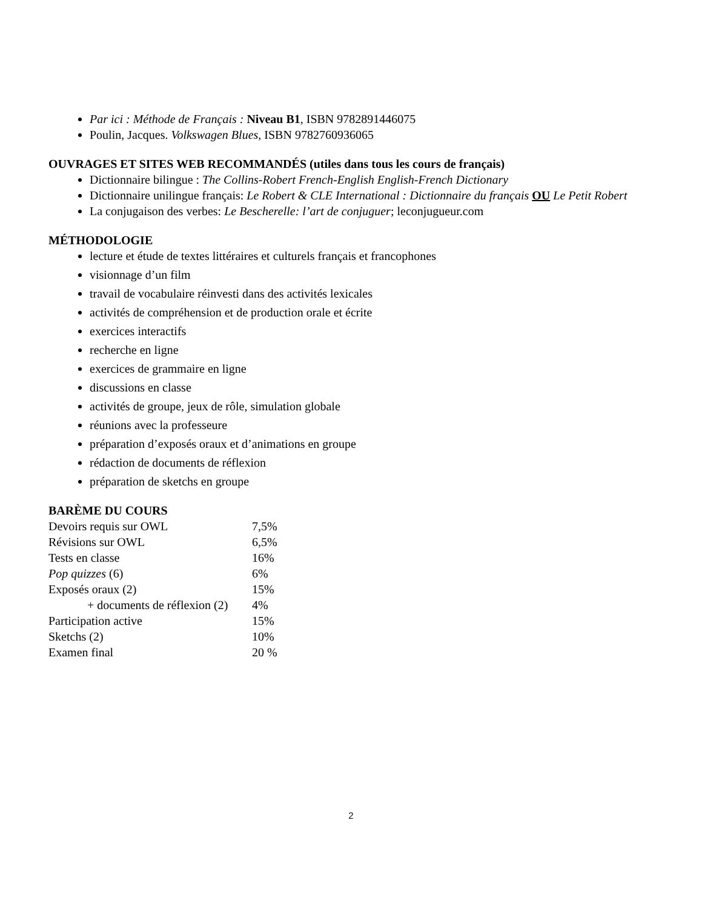Par ici : Méthode de Français : Niveau B1, ISBN 9782891446075
Poulin, Jacques. Volkswagen Blues, ISBN 9782760936065
OUVRAGES ET SITES WEB RECOMMANDÉS (utiles dans tous les cours de français)
Dictionnaire bilingue : The Collins-Robert French-English English-French Dictionary
Dictionnaire unilingue français: Le Robert & CLE International : Dictionnaire du français OU Le Petit Robert
La conjugaison des verbes: Le Bescherelle: l’art de conjuguer; leconjugueur.com
MÉTHODOLOGIE
lecture et étude de textes littéraires et culturels français et francophones
visionnage d’un film
travail de vocabulaire réinvesti dans des activités lexicales
activités de compréhension et de production orale et écrite
exercices interactifs
recherche en ligne
exercices de grammaire en ligne
discussions en classe
activités de groupe, jeux de rôle, simulation globale
réunions avec la professeure
préparation d’exposés oraux et d’animations en groupe
rédaction de documents de réflexion
préparation de sketchs en groupe
BARÈME DU COURS
| Devoirs requis sur OWL | 7,5% |
| Révisions sur OWL | 6,5% |
| Tests en classe | 16% |
| Pop quizzes (6) | 6% |
| Exposés oraux (2) | 15% |
| + documents de réflexion (2) | 4% |
| Participation active | 15% |
| Sketchs (2) | 10% |
| Examen final | 20 % |
2